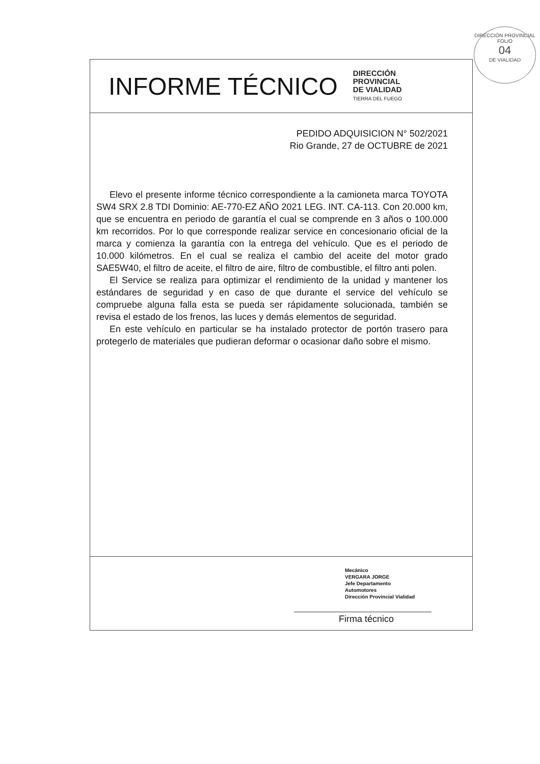DIRECCIÓN PROVINCIAL
FOLIO
04
DE VIALIDAD
INFORME TÉCNICO
DIRECCIÓN
PROVINCIAL
DE VIALIDAD
TIERRA DEL FUEGO
PEDIDO ADQUISICION N° 502/2021
Rio Grande, 27 de OCTUBRE de 2021
Elevo el presente informe técnico correspondiente a la camioneta marca TOYOTA SW4 SRX 2.8 TDI Dominio: AE-770-EZ AÑO 2021 LEG. INT. CA-113. Con 20.000 km, que se encuentra en periodo de garantía el cual se comprende en 3 años o 100.000 km recorridos. Por lo que corresponde realizar service en concesionario oficial de la marca y comienza la garantía con la entrega del vehículo. Que es el periodo de 10.000 kilómetros. En el cual se realiza el cambio del aceite del motor grado SAE5W40, el filtro de aceite, el filtro de aire, filtro de combustible, el filtro anti polen.
El Service se realiza para optimizar el rendimiento de la unidad y mantener los estándares de seguridad y en caso de que durante el service del vehículo se compruebe alguna falla esta se pueda ser rápidamente solucionada, también se revisa el estado de los frenos, las luces y demás elementos de seguridad.
En este vehículo en particular se ha instalado protector de portón trasero para protegerlo de materiales que pudieran deformar o ocasionar daño sobre el mismo.
Mecánico
VERGARA JORGE
Jefe Departamento
Automotores
Dirección Provincial Vialidad
Firma técnico